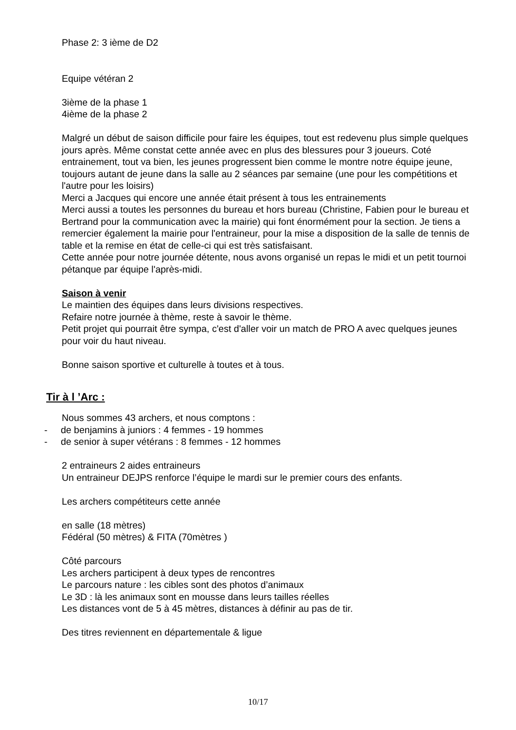Phase 2: 3 ième de D2
Equipe vétéran 2
3ième de la phase 1
4ième de la phase 2
Malgré un début de saison difficile pour faire les équipes, tout est redevenu plus simple quelques jours après. Même constat cette année avec en plus des blessures pour 3 joueurs. Coté entrainement, tout va bien, les jeunes progressent bien comme le montre notre équipe jeune, toujours autant de jeune dans la salle au 2 séances par semaine (une pour les compétitions et l'autre pour les loisirs)
Merci a Jacques qui encore une année était présent à tous les entrainements
Merci aussi a toutes les personnes du bureau et hors bureau (Christine, Fabien pour le bureau et Bertrand pour la communication avec la mairie) qui font énormément pour la section. Je tiens a remercier également la mairie pour l'entraineur, pour la mise a disposition de la salle de tennis de table et la remise en état de celle-ci qui est très satisfaisant.
Cette année pour notre journée détente, nous avons organisé un repas le midi et un petit tournoi pétanque par équipe l'après-midi.
Saison à venir
Le maintien des équipes dans leurs divisions respectives.
Refaire notre journée à thème, reste à savoir le thème.
Petit projet qui pourrait être sympa, c'est d'aller voir un match de PRO A avec quelques jeunes pour voir du haut niveau.
Bonne saison sportive et culturelle à toutes et à tous.
Tir à l ’Arc :
Nous sommes 43 archers, et nous comptons :
- de benjamins à juniors : 4 femmes - 19 hommes
- de senior à super vétérans : 8 femmes - 12 hommes
2 entraineurs 2 aides entraineurs
Un entraineur DEJPS renforce l’équipe le mardi sur le premier cours des enfants.
Les archers compétiteurs cette année
en salle (18 mètres)
Fédéral (50 mètres) & FITA (70mètres )
Côté parcours
Les archers participent à deux types de rencontres
Le parcours nature : les cibles sont des photos d’animaux
Le 3D : là les animaux sont en mousse dans leurs tailles réelles
Les distances vont de 5 à 45 mètres, distances à définir au pas de tir.
Des titres reviennent en départementale & ligue
10/17